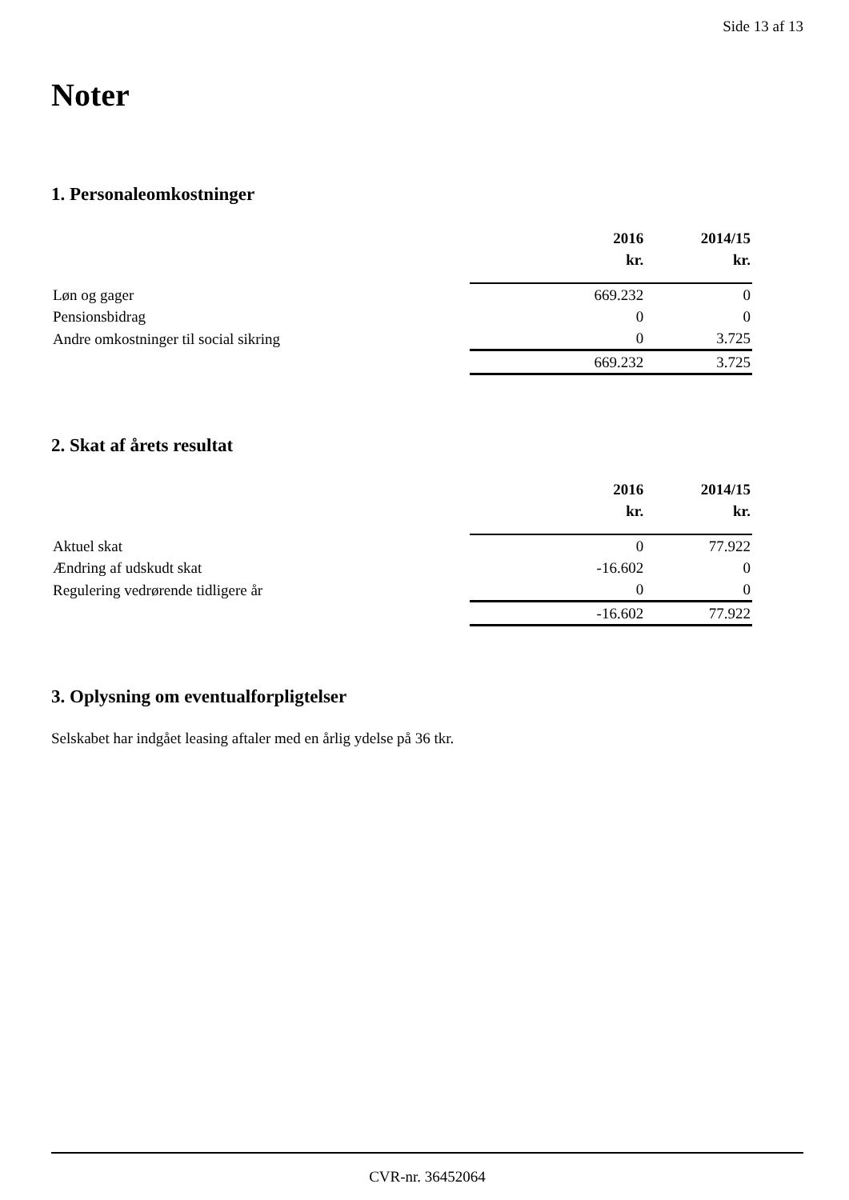Side 13 af 13
Noter
1. Personaleomkostninger
| | 2016 | 2014/15 |
| --- | --- | --- |
| | kr. | kr. |
| Løn og gager | 669.232 | 0 |
| Pensionsbidrag | 0 | 0 |
| Andre omkostninger til social sikring | 0 | 3.725 |
| | 669.232 | 3.725 |
2. Skat af årets resultat
| | 2016 | 2014/15 |
| --- | --- | --- |
| | kr. | kr. |
| Aktuel skat | 0 | 77.922 |
| Ændring af udskudt skat | -16.602 | 0 |
| Regulering vedrørende tidligere år | 0 | 0 |
| | -16.602 | 77.922 |
3. Oplysning om eventualforpligtelser
Selskabet har indgået leasing aftaler med en årlig ydelse på 36 tkr.
CVR-nr. 36452064